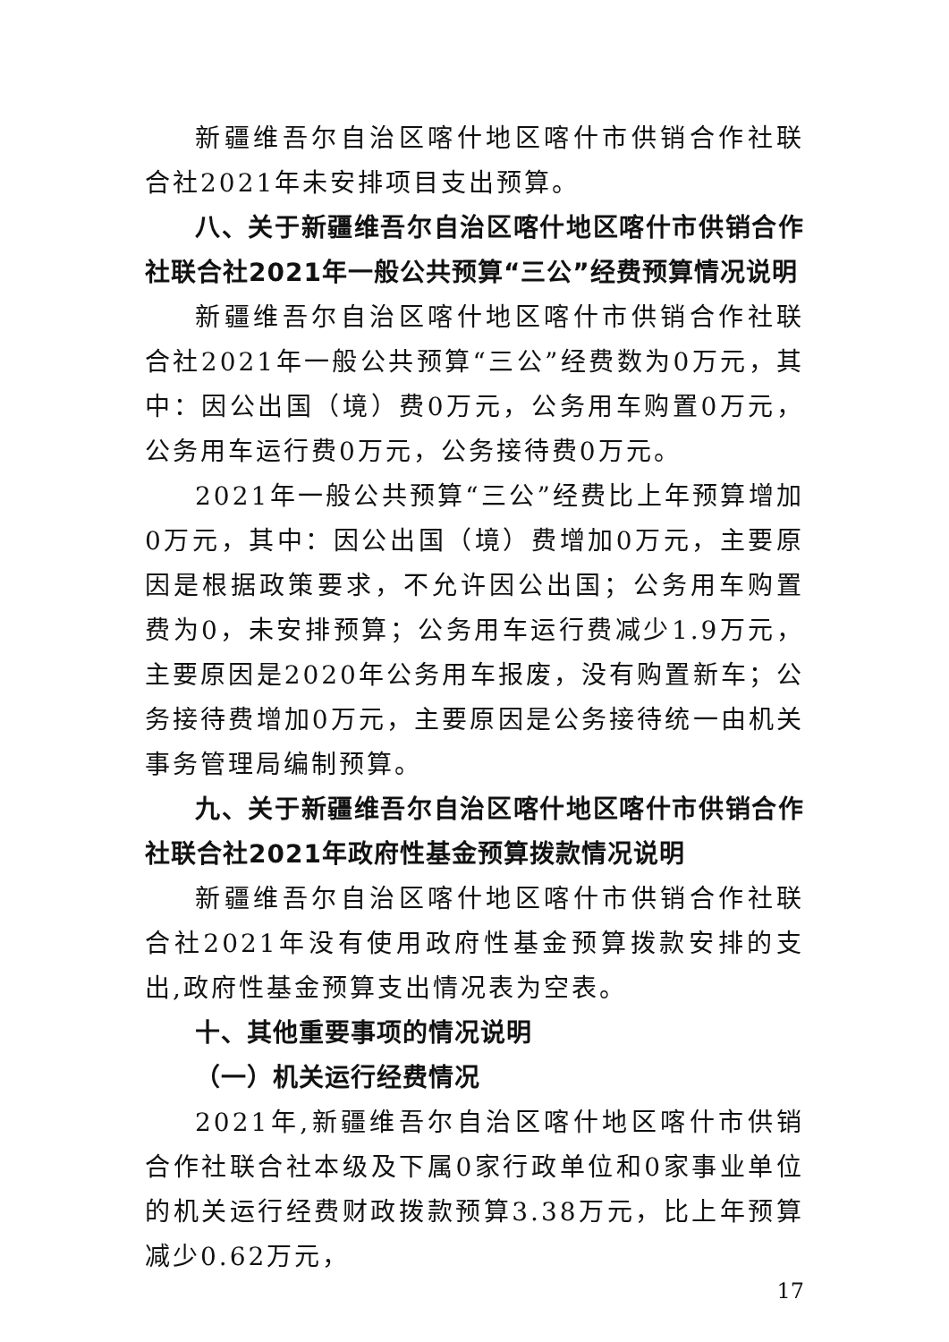新疆维吾尔自治区喀什地区喀什市供销合作社联合社2021年未安排项目支出预算。
八、关于新疆维吾尔自治区喀什地区喀什市供销合作社联合社2021年一般公共预算“三公”经费预算情况说明
新疆维吾尔自治区喀什地区喀什市供销合作社联合社2021年一般公共预算“三公”经费数为0万元，其中：因公出国（境）费0万元，公务用车购置0万元，公务用车运行费0万元，公务接待费0万元。
2021年一般公共预算“三公”经费比上年预算增加0万元，其中：因公出国（境）费增加0万元，主要原因是根据政策要求，不允许因公出国；公务用车购置费为0，未安排预算；公务用车运行费减少1.9万元，主要原因是2020年公务用车报废，没有购置新车；公务接待费增加0万元，主要原因是公务接待统一由机关事务管理局编制预算。
九、关于新疆维吾尔自治区喀什地区喀什市供销合作社联合社2021年政府性基金预算拨款情况说明
新疆维吾尔自治区喀什地区喀什市供销合作社联合社2021年没有使用政府性基金预算拨款安排的支出,政府性基金预算支出情况表为空表。
十、其他重要事项的情况说明
（一）机关运行经费情况
2021年,新疆维吾尔自治区喀什地区喀什市供销合作社联合社本级及下属0家行政单位和0家事业单位的机关运行经费财政拨款预算3.38万元，比上年预算减少0.62万元，
17